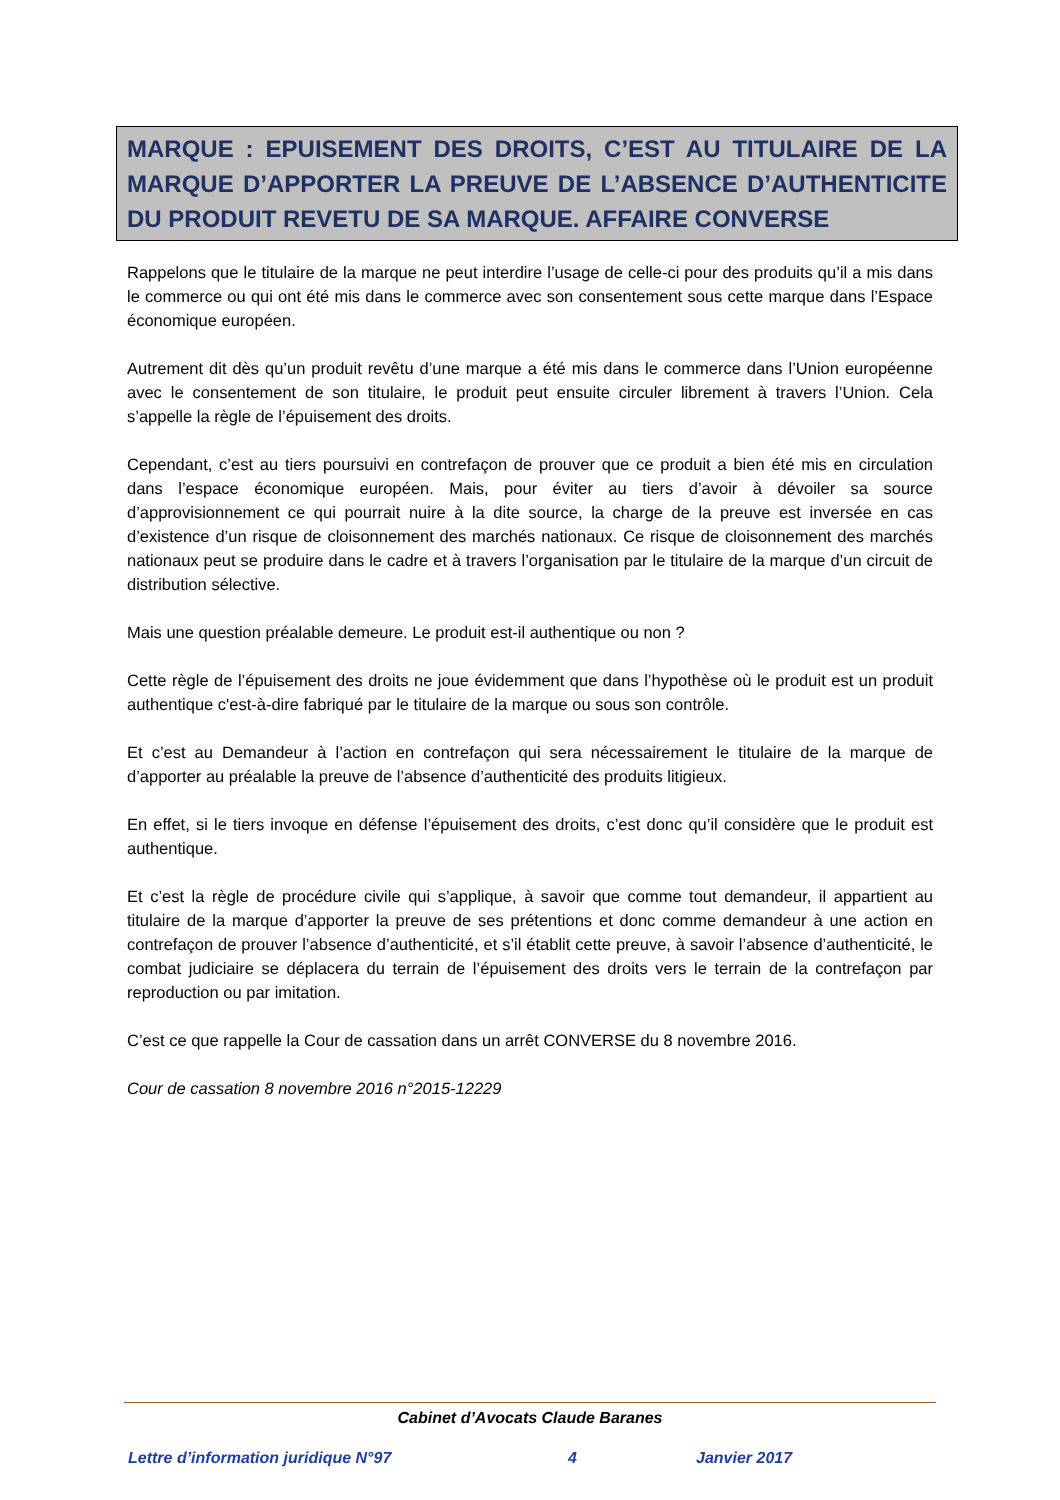MARQUE : EPUISEMENT DES DROITS, C’EST AU TITULAIRE DE LA MARQUE D’APPORTER LA PREUVE DE L’ABSENCE D’AUTHENTICITE DU PRODUIT REVETU DE SA MARQUE. AFFAIRE CONVERSE
Rappelons que le titulaire de la marque ne peut interdire l’usage de celle-ci pour des produits qu’il a mis dans le commerce ou qui ont été mis dans le commerce avec son consentement sous cette marque dans l’Espace économique européen.
Autrement dit dès qu’un produit revêtu d’une marque a été mis dans le commerce dans l’Union européenne avec le consentement de son titulaire, le produit peut ensuite circuler librement à travers l’Union. Cela s’appelle la règle de l’épuisement des droits.
Cependant, c’est au tiers poursuivi en contrefaçon de prouver que ce produit a bien été mis en circulation dans l’espace économique européen. Mais, pour éviter au tiers d’avoir à dévoiler sa source d’approvisionnement ce qui pourrait nuire à la dite source, la charge de la preuve est inversée en cas d’existence d’un risque de cloisonnement des marchés nationaux. Ce risque de cloisonnement des marchés nationaux peut se produire dans le cadre et à travers l’organisation par le titulaire de la marque d’un circuit de distribution sélective.
Mais une question préalable demeure. Le produit est-il authentique ou non ?
Cette règle de l’épuisement des droits ne joue évidemment que dans l’hypothèse où le produit est un produit authentique c'est-à-dire fabriqué par le titulaire de la marque ou sous son contrôle.
Et c’est au Demandeur à l’action en contrefaçon qui sera nécessairement le titulaire de la marque de d’apporter au préalable la preuve de l’absence d’authenticité des produits litigieux.
En effet, si le tiers invoque en défense l’épuisement des droits, c’est donc qu’il considère que le produit est authentique.
Et c’est la règle de procédure civile qui s’applique, à savoir que comme tout demandeur, il appartient au titulaire de la marque d’apporter la preuve de ses prétentions et donc comme demandeur à une action en contrefaçon de prouver l’absence d’authenticité, et s’il établit cette preuve, à savoir l’absence d’authenticité, le combat judiciaire se déplacera du terrain de l’épuisement des droits vers le terrain de la contrefaçon par reproduction ou par imitation.
C’est ce que rappelle la Cour de cassation dans un arrêt CONVERSE du 8 novembre 2016.
Cour de cassation 8 novembre 2016 n°2015-12229
Cabinet d’Avocats Claude Baranes
Lettre d’information juridique N°97 4 Janvier 2017